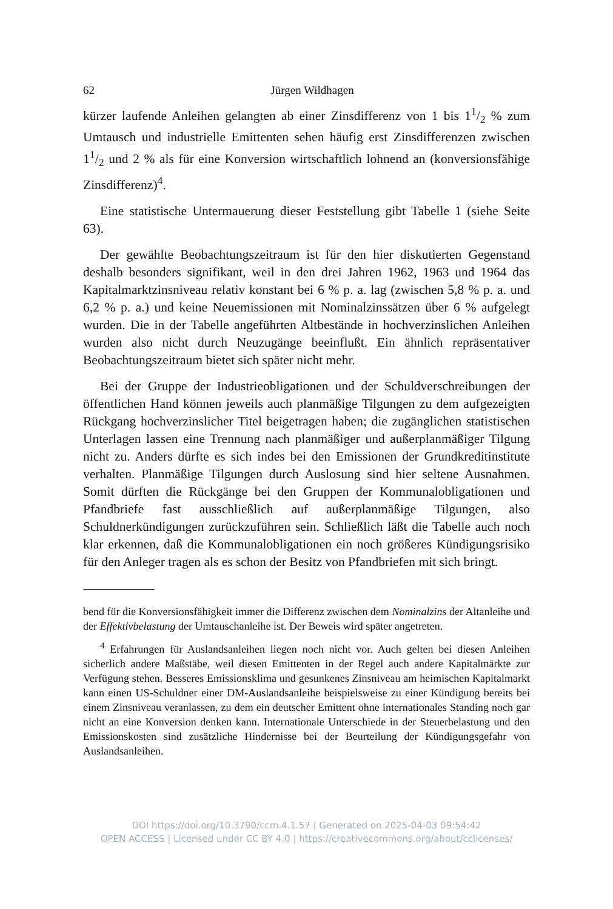62 Jürgen Wildhagen
kürzer laufende Anleihen gelangten ab einer Zinsdifferenz von 1 bis 11/2 % zum Umtausch und industrielle Emittenten sehen häufig erst Zinsdifferenzen zwischen 11/2 und 2 % als für eine Konversion wirtschaftlich lohnend an (konversionsfähige Zinsdifferenz)<sup>4</sup>.
Eine statistische Untermauerung dieser Feststellung gibt Tabelle 1 (siehe Seite 63).
Der gewählte Beobachtungszeitraum ist für den hier diskutierten Gegenstand deshalb besonders signifikant, weil in den drei Jahren 1962, 1963 und 1964 das Kapitalmarktzinsniveau relativ konstant bei 6 % p. a. lag (zwischen 5,8 % p. a. und 6,2 % p. a.) und keine Neuemissionen mit Nominalzinssätzen über 6 % aufgelegt wurden. Die in der Tabelle angeführten Altbestände in hochverzinslichen Anleihen wurden also nicht durch Neuzugänge beeinflußt. Ein ähnlich repräsentativer Beobachtungszeitraum bietet sich später nicht mehr.
Bei der Gruppe der Industrieobligationen und der Schuldverschreibungen der öffentlichen Hand können jeweils auch planmäßige Tilgungen zu dem aufgezeigten Rückgang hochverzinslicher Titel beigetragen haben; die zugänglichen statistischen Unterlagen lassen eine Trennung nach planmäßiger und außerplanmäßiger Tilgung nicht zu. Anders dürfte es sich indes bei den Emissionen der Grundkreditinstitute verhalten. Planmäßige Tilgungen durch Auslosung sind hier seltene Ausnahmen. Somit dürften die Rückgänge bei den Gruppen der Kommunalobligationen und Pfandbriefe fast ausschließlich auf außerplanmäßige Tilgungen, also Schuldnerkündigungen zurückzuführen sein. Schließlich läßt die Tabelle auch noch klar erkennen, daß die Kommunalobligationen ein noch größeres Kündigungsrisiko für den Anleger tragen als es schon der Besitz von Pfandbriefen mit sich bringt.
bend für die Konversionsfähigkeit immer die Differenz zwischen dem Nominalzins der Altanleihe und der Effektivbelastung der Umtauschanleihe ist. Der Beweis wird später angetreten.
<sup>4</sup> Erfahrungen für Auslandsanleihen liegen noch nicht vor. Auch gelten bei diesen Anleihen sicherlich andere Maßstäbe, weil diesen Emittenten in der Regel auch andere Kapitalmärkte zur Verfügung stehen. Besseres Emissionsklima und gesunkenes Zinsniveau am heimischen Kapitalmarkt kann einen US-Schuldner einer DM-Auslandsanleihe beispielsweise zu einer Kündigung bereits bei einem Zinsniveau veranlassen, zu dem ein deutscher Emittent ohne internationales Standing noch gar nicht an eine Konversion denken kann. Internationale Unterschiede in der Steuerbelastung und den Emissionskosten sind zusätzliche Hindernisse bei der Beurteilung der Kündigungsgefahr von Auslandsanleihen.
DOI https://doi.org/10.3790/ccm.4.1.57 | Generated on 2025-04-03 09:54:42
OPEN ACCESS | Licensed under CC BY 4.0 | https://creativecommons.org/about/cclicenses/